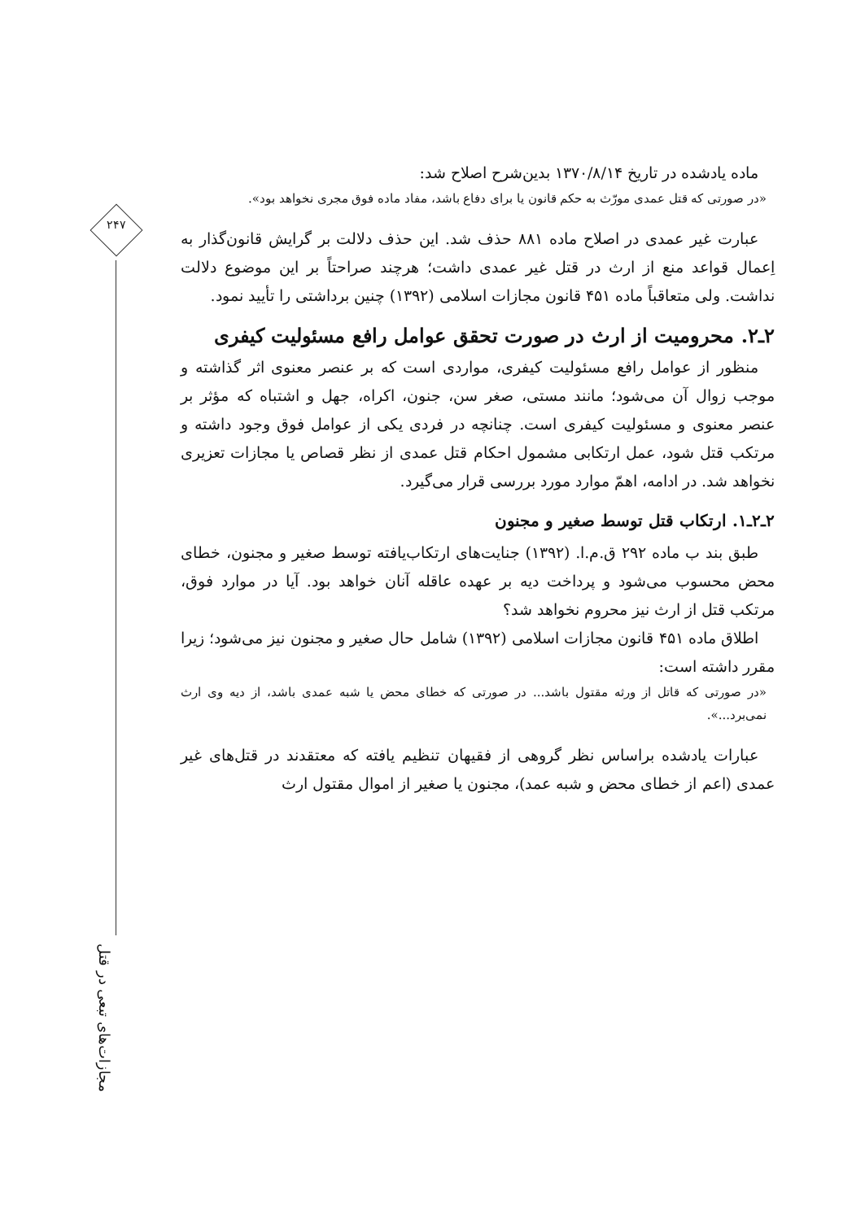۲۴۷
مجازات‌های تبعی در قتل
ماده یادشده در تاریخ ۱۳۷۰/۸/۱۴ بدین‌شرح اصلاح شد:
«در صورتی که قتل عمدی مورّث به حکم قانون یا برای دفاع باشد، مفاد ماده فوق مجری نخواهد بود».
عبارت غیر عمدی در اصلاح ماده ۸۸۱ حذف شد. این حذف دلالت بر گرایش قانون‌گذار به اِعمال قواعد منع از ارث در قتل غیر عمدی داشت؛ هرچند صراحتاً بر این موضوع دلالت نداشت. ولی متعاقباً ماده ۴۵۱ قانون مجازات اسلامی (۱۳۹۲) چنین برداشتی را تأیید نمود.
۲ـ۲. محرومیت از ارث در صورت تحقق عوامل رافع مسئولیت کیفری
منظور از عوامل رافع مسئولیت کیفری، مواردی است که بر عنصر معنوی اثر گذاشته و موجب زوال آن می‌شود؛ مانند مستی، صغر سن، جنون، اکراه، جهل و اشتباه که مؤثر بر عنصر معنوی و مسئولیت کیفری است. چنانچه در فردی یکی از عوامل فوق وجود داشته و مرتکب قتل شود، عمل ارتکابی مشمول احکام قتل عمدی از نظر قصاص یا مجازات تعزیری نخواهد شد. در ادامه، اهمّ موارد مورد بررسی قرار می‌گیرد.
۲ـ۲ـ۱. ارتکاب قتل توسط صغیر و مجنون
طبق بند ب ماده ۲۹۲ ق.م.ا. (۱۳۹۲) جنایت‌های ارتکاب‌یافته توسط صغیر و مجنون، خطای محض محسوب می‌شود و پرداخت دیه بر عهده عاقله آنان خواهد بود. آیا در موارد فوق، مرتکب قتل از ارث نیز محروم نخواهد شد؟
اطلاق ماده ۴۵۱ قانون مجازات اسلامی (۱۳۹۲) شامل حال صغیر و مجنون نیز می‌شود؛ زیرا مقرر داشته است:
«در صورتی که قاتل از ورثه مقتول باشد... در صورتی که خطای محض یا شبه عمدی باشد، از دیه وی ارث نمی‌برد...».
عبارات یادشده براساس نظر گروهی از فقیهان تنظیم یافته که معتقدند در قتل‌های غیر عمدی (اعم از خطای محض و شبه عمد)، مجنون یا صغیر از اموال مقتول ارث